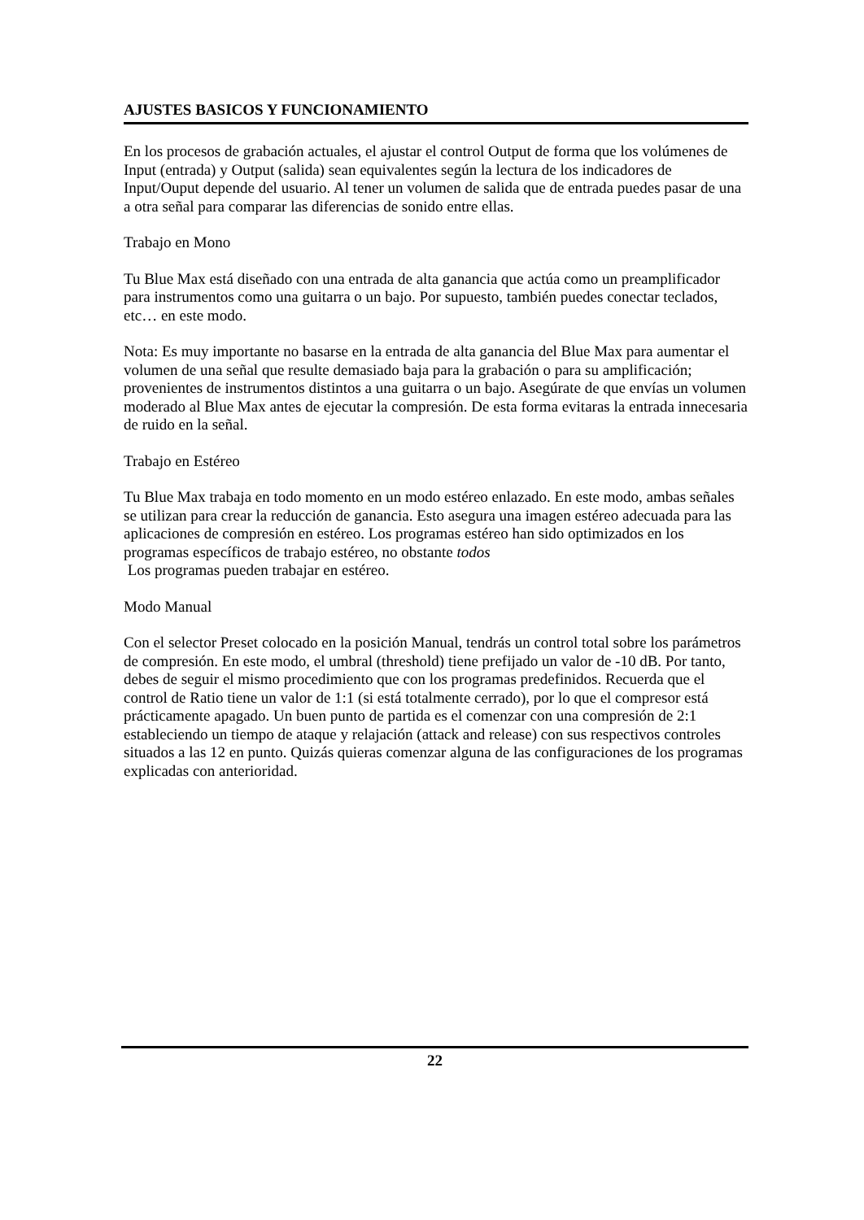AJUSTES BASICOS Y FUNCIONAMIENTO
En los procesos de grabación actuales, el ajustar el control Output de forma que los volúmenes de Input (entrada) y Output (salida) sean equivalentes según la lectura de los indicadores de Input/Ouput depende del usuario. Al tener un volumen de salida que de entrada puedes pasar de una a otra señal para comparar las diferencias de sonido entre ellas.
Trabajo en Mono
Tu Blue Max está diseñado con una entrada de alta ganancia que actúa como un preamplificador para instrumentos como una guitarra o un bajo. Por supuesto, también puedes conectar teclados, etc… en este modo.
Nota: Es muy importante no basarse en la entrada de alta ganancia del Blue Max para aumentar el volumen de una señal que resulte demasiado baja para la grabación o para su amplificación; provenientes de instrumentos distintos a una guitarra o un bajo. Asegúrate de que envías un volumen moderado al Blue Max antes de ejecutar la compresión. De esta forma evitaras la entrada innecesaria de ruido en la señal.
Trabajo en Estéreo
Tu Blue Max trabaja en todo momento en un modo estéreo enlazado. En este modo, ambas señales se utilizan para crear la reducción de ganancia. Esto asegura una imagen estéreo adecuada para las aplicaciones de compresión en estéreo. Los programas estéreo han sido optimizados en los programas específicos de trabajo estéreo, no obstante todos
Los programas pueden trabajar en estéreo.
Modo Manual
Con el selector Preset colocado en la posición Manual, tendrás un control total sobre los parámetros de compresión. En este modo, el umbral (threshold) tiene prefijado un valor de -10 dB. Por tanto, debes de seguir el mismo procedimiento que con los programas predefinidos. Recuerda que el control de Ratio tiene un valor de 1:1 (si está totalmente cerrado), por lo que el compresor está prácticamente apagado. Un buen punto de partida es el comenzar con una compresión de 2:1 estableciendo un tiempo de ataque y relajación (attack and release) con sus respectivos controles situados a las 12 en punto. Quizás quieras comenzar alguna de las configuraciones de los programas explicadas con anterioridad.
22